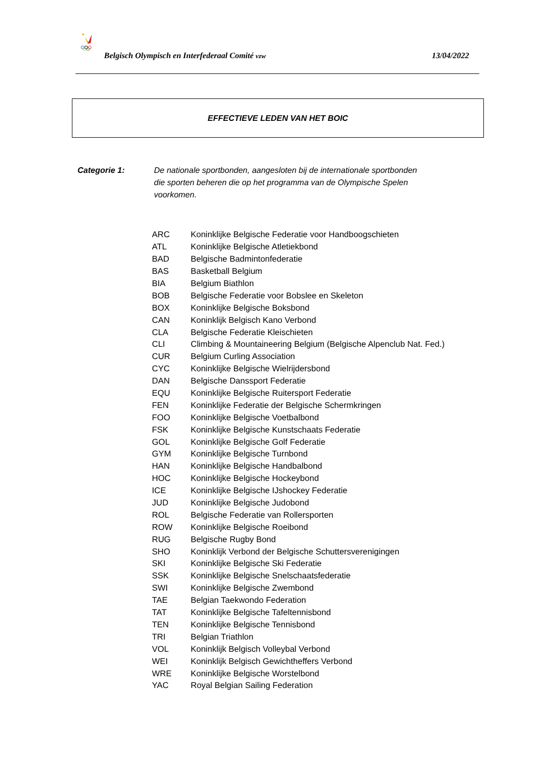Belgisch Olympisch en Interfederaal Comité vzw 13/04/2022
EFFECTIEVE LEDEN VAN HET BOIC
Categorie 1: De nationale sportbonden, aangesloten bij de internationale sportbonden die sporten beheren die op het programma van de Olympische Spelen voorkomen.
| ARC | Koninklijke Belgische Federatie voor Handboogschieten |
| ATL | Koninklijke Belgische Atletiekbond |
| BAD | Belgische Badmintonfederatie |
| BAS | Basketball Belgium |
| BIA | Belgium Biathlon |
| BOB | Belgische Federatie voor Bobslee en Skeleton |
| BOX | Koninklijke Belgische Boksbond |
| CAN | Koninklijk Belgisch Kano Verbond |
| CLA | Belgische Federatie Kleischieten |
| CLI | Climbing & Mountaineering Belgium (Belgische Alpenclub Nat. Fed.) |
| CUR | Belgium Curling Association |
| CYC | Koninklijke Belgische Wielrijdersbond |
| DAN | Belgische Danssport Federatie |
| EQU | Koninklijke Belgische Ruitersport Federatie |
| FEN | Koninklijke Federatie der Belgische Schermkringen |
| FOO | Koninklijke Belgische Voetbalbond |
| FSK | Koninklijke Belgische Kunstschaats Federatie |
| GOL | Koninklijke Belgische Golf Federatie |
| GYM | Koninklijke Belgische Turnbond |
| HAN | Koninklijke Belgische Handbalbond |
| HOC | Koninklijke Belgische Hockeybond |
| ICE | Koninklijke Belgische IJshockey Federatie |
| JUD | Koninklijke Belgische Judobond |
| ROL | Belgische Federatie van Rollersporten |
| ROW | Koninklijke Belgische Roeibond |
| RUG | Belgische Rugby Bond |
| SHO | Koninklijk Verbond der Belgische Schuttersverenigingen |
| SKI | Koninklijke Belgische Ski Federatie |
| SSK | Koninklijke Belgische Snelschaatsfederatie |
| SWI | Koninklijke Belgische Zwembond |
| TAE | Belgian Taekwondo Federation |
| TAT | Koninklijke Belgische Tafeltennisbond |
| TEN | Koninklijke Belgische Tennisbond |
| TRI | Belgian Triathlon |
| VOL | Koninklijk Belgisch Volleybal Verbond |
| WEI | Koninklijk Belgisch Gewichtheffers Verbond |
| WRE | Koninklijke Belgische Worstelbond |
| YAC | Royal Belgian Sailing Federation |